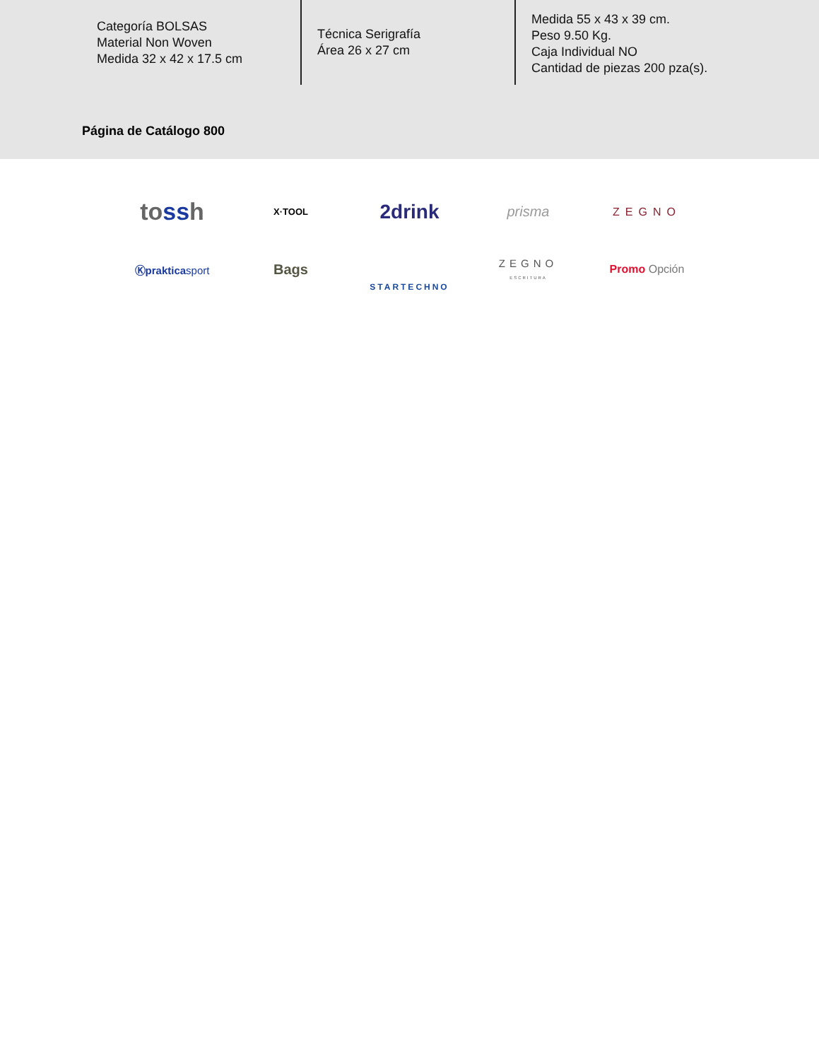Categoría BOLSAS
Material Non Woven
Medida 32 x 42 x 17.5 cm
Técnica Serigrafía
Área 26 x 27 cm
Medida 55 x 43 x 39 cm.
Peso 9.50 Kg.
Caja Individual NO
Cantidad de piezas 200 pza(s).
Página de Catálogo 800
tossh
X·TOOL
2drink
prisma
ZEGNO
Ⓚprakticasport
Bags
STARTECHNO
ZEGNO
ESCRITURA
Promo Opción